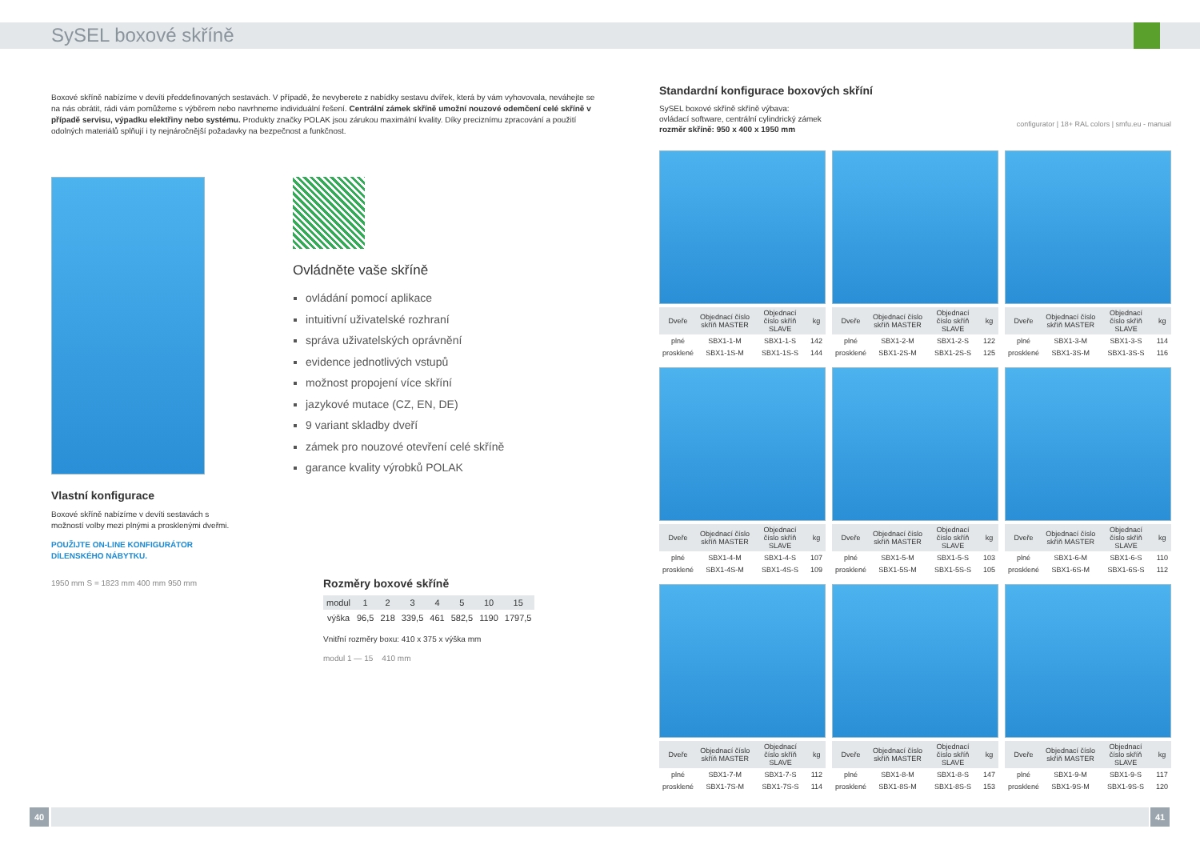SySEL boxové skříně
Boxové skříně nabízíme v devíti předdefinovaných sestavách. V případě, že nevyberete z nabídky sestavu dvířek, která by vám vyhovovala, neváhejte se na nás obrátit, rádi vám pomůžeme s výběrem nebo navrhneme individuální řešení. Centrální zámek skříně umožní nouzové odemčení celé skříně v případě servisu, výpadku elektřiny nebo systému. Produkty značky POLAK jsou zárukou maximální kvality. Díky preciznímu zpracování a použití odolných materiálů splňují i ty nejnáročnější požadavky na bezpečnost a funkčnost.
Ovládněte vaše skříně
ovládání pomocí aplikace
intuitivní uživatelské rozhraní
správa uživatelských oprávnění
evidence jednotlivých vstupů
možnost propojení více skříní
jazykové mutace (CZ, EN, DE)
9 variant skladby dveří
zámek pro nouzové otevření celé skříně
garance kvality výrobků POLAK
Vlastní konfigurace
Boxové skříně nabízíme v devíti sestavách s
možností volby mezi plnými a prosklenými dveřmi.
POUŽIJTE ON-LINE KONFIGURÁTOR
DÍLENSKÉHO NÁBYTKU.
1950 mm S = 1823 mm 400 mm 950 mm
Rozměry boxové skříně
| modul | 1 | 2 | 3 | 4 | 5 | 10 | 15 |
| --- | --- | --- | --- | --- | --- | --- | --- |
| výška | 96,5 | 218 | 339,5 | 461 | 582,5 | 1190 | 1797,5 |
Vnitřní rozměry boxu: 410 x 375 x výška mm
modul 1 — 15 410 mm
Standardní konfigurace boxových skříní
SySEL boxové skříně skříně výbava:
ovládací software, centrální cylindrický zámek
rozměr skříně: 950 x 400 x 1950 mm
configurator | 18+ RAL colors | smfu.eu - manual
| Dveře | Objednací číslo skříň MASTER | Objednací číslo skříň SLAVE | kg |
| --- | --- | --- | --- |
| plné | SBX1-1-M | SBX1-1-S | 142 |
| prosklené | SBX1-1S-M | SBX1-1S-S | 144 |
| Dveře | Objednací číslo skříň MASTER | Objednací číslo skříň SLAVE | kg |
| --- | --- | --- | --- |
| plné | SBX1-2-M | SBX1-2-S | 122 |
| prosklené | SBX1-2S-M | SBX1-2S-S | 125 |
| Dveře | Objednací číslo skříň MASTER | Objednací číslo skříň SLAVE | kg |
| --- | --- | --- | --- |
| plné | SBX1-3-M | SBX1-3-S | 114 |
| prosklené | SBX1-3S-M | SBX1-3S-S | 116 |
| Dveře | Objednací číslo skříň MASTER | Objednací číslo skříň SLAVE | kg |
| --- | --- | --- | --- |
| plné | SBX1-4-M | SBX1-4-S | 107 |
| prosklené | SBX1-4S-M | SBX1-4S-S | 109 |
| Dveře | Objednací číslo skříň MASTER | Objednací číslo skříň SLAVE | kg |
| --- | --- | --- | --- |
| plné | SBX1-5-M | SBX1-5-S | 103 |
| prosklené | SBX1-5S-M | SBX1-5S-S | 105 |
| Dveře | Objednací číslo skříň MASTER | Objednací číslo skříň SLAVE | kg |
| --- | --- | --- | --- |
| plné | SBX1-6-M | SBX1-6-S | 110 |
| prosklené | SBX1-6S-M | SBX1-6S-S | 112 |
| Dveře | Objednací číslo skříň MASTER | Objednací číslo skříň SLAVE | kg |
| --- | --- | --- | --- |
| plné | SBX1-7-M | SBX1-7-S | 112 |
| prosklené | SBX1-7S-M | SBX1-7S-S | 114 |
| Dveře | Objednací číslo skříň MASTER | Objednací číslo skříň SLAVE | kg |
| --- | --- | --- | --- |
| plné | SBX1-8-M | SBX1-8-S | 147 |
| prosklené | SBX1-8S-M | SBX1-8S-S | 153 |
| Dveře | Objednací číslo skříň MASTER | Objednací číslo skříň SLAVE | kg |
| --- | --- | --- | --- |
| plné | SBX1-9-M | SBX1-9-S | 117 |
| prosklené | SBX1-9S-M | SBX1-9S-S | 120 |
40 41